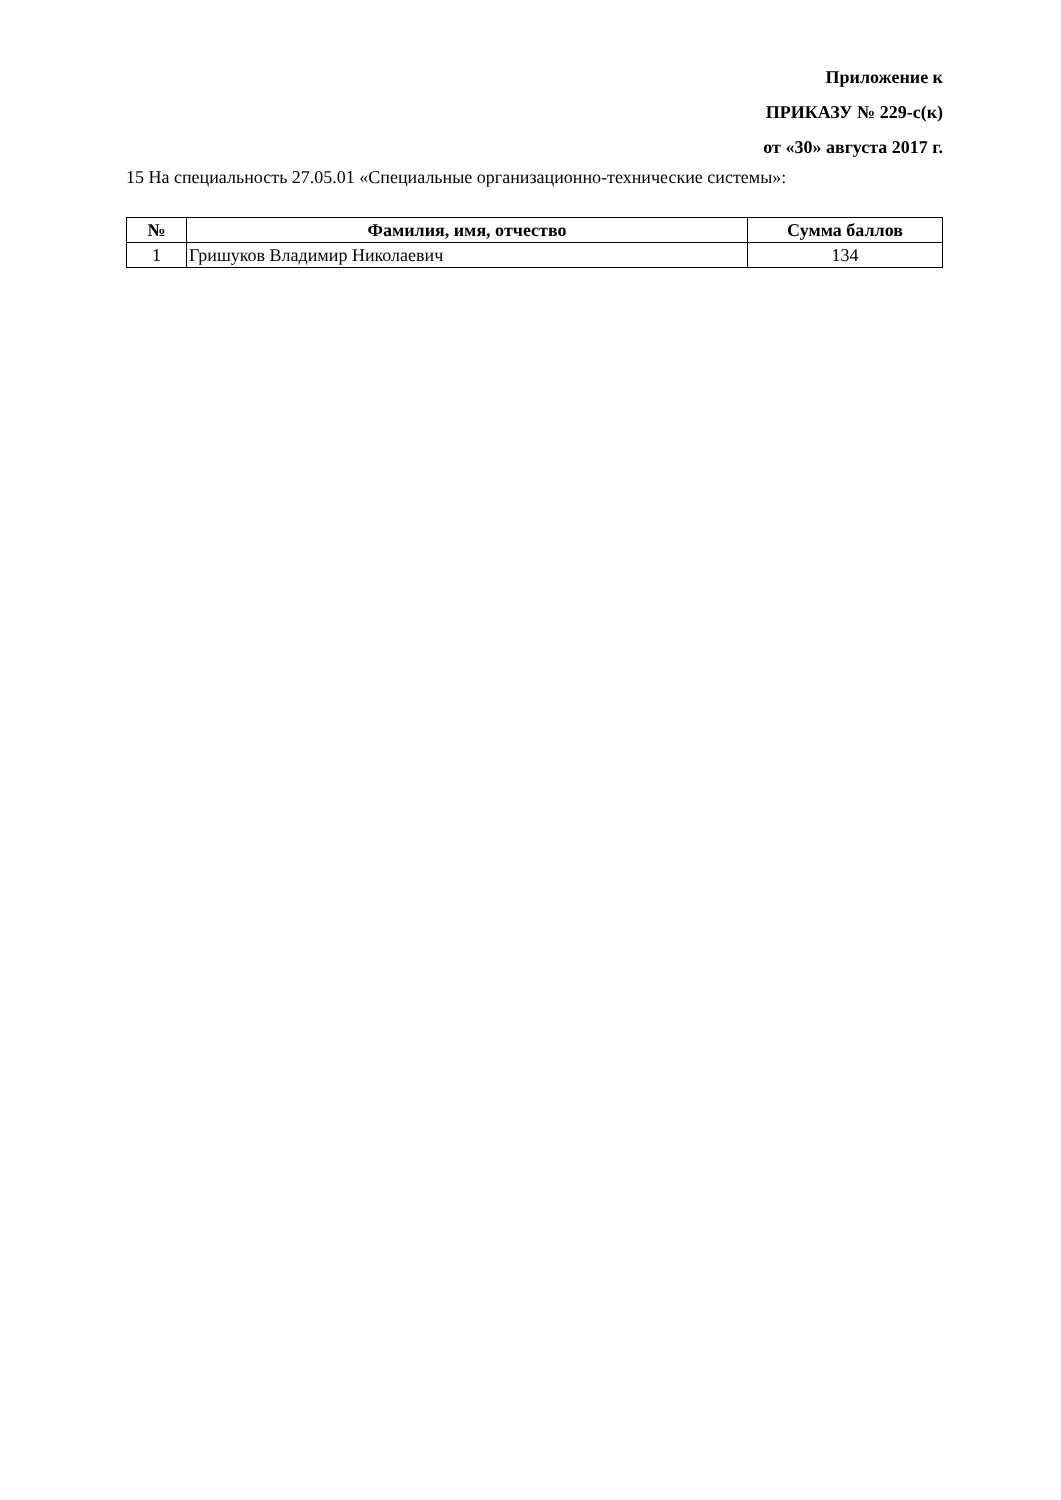Приложение к
ПРИКАЗУ № 229-с(к)
от «30» августа 2017 г.
15 На специальность 27.05.01 «Специальные организационно-технические системы»:
| № | Фамилия, имя, отчество | Сумма баллов |
| --- | --- | --- |
| 1 | Гришуков Владимир Николаевич | 134 |